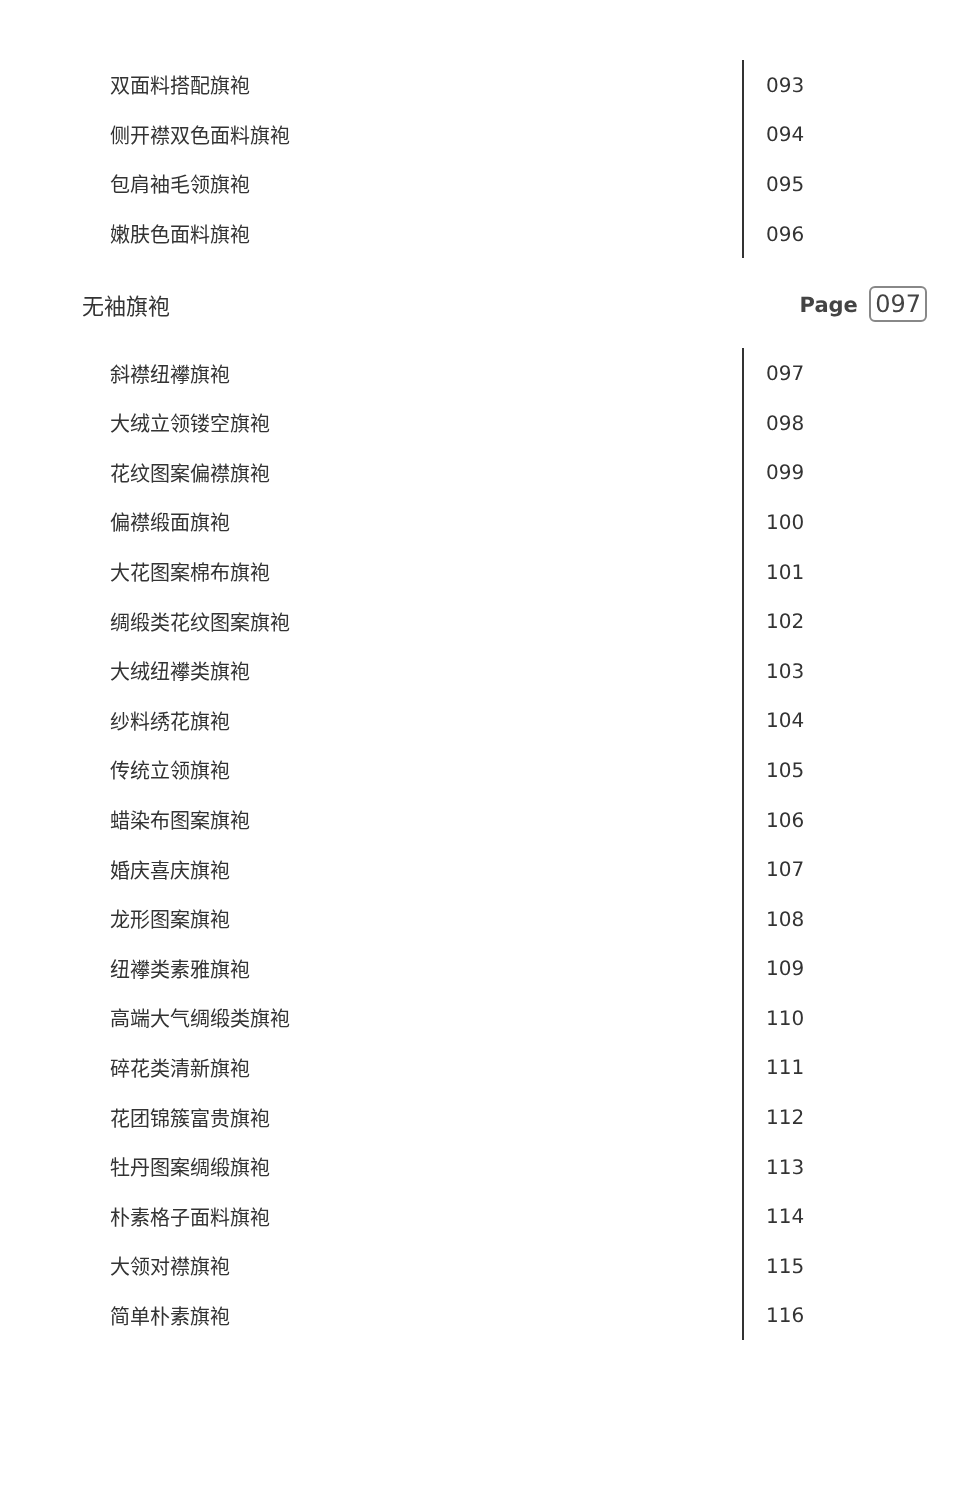| 双面料搭配旗袍 | 093 |
| 侧开襟双色面料旗袍 | 094 |
| 包肩袖毛领旗袍 | 095 |
| 嫩肤色面料旗袍 | 096 |
无袖旗袍 Page 097
| 斜襟纽襻旗袍 | 097 |
| 大绒立领镂空旗袍 | 098 |
| 花纹图案偏襟旗袍 | 099 |
| 偏襟缎面旗袍 | 100 |
| 大花图案棉布旗袍 | 101 |
| 绸缎类花纹图案旗袍 | 102 |
| 大绒纽襻类旗袍 | 103 |
| 纱料绣花旗袍 | 104 |
| 传统立领旗袍 | 105 |
| 蜡染布图案旗袍 | 106 |
| 婚庆喜庆旗袍 | 107 |
| 龙形图案旗袍 | 108 |
| 纽襻类素雅旗袍 | 109 |
| 高端大气绸缎类旗袍 | 110 |
| 碎花类清新旗袍 | 111 |
| 花团锦簇富贵旗袍 | 112 |
| 牡丹图案绸缎旗袍 | 113 |
| 朴素格子面料旗袍 | 114 |
| 大领对襟旗袍 | 115 |
| 简单朴素旗袍 | 116 |